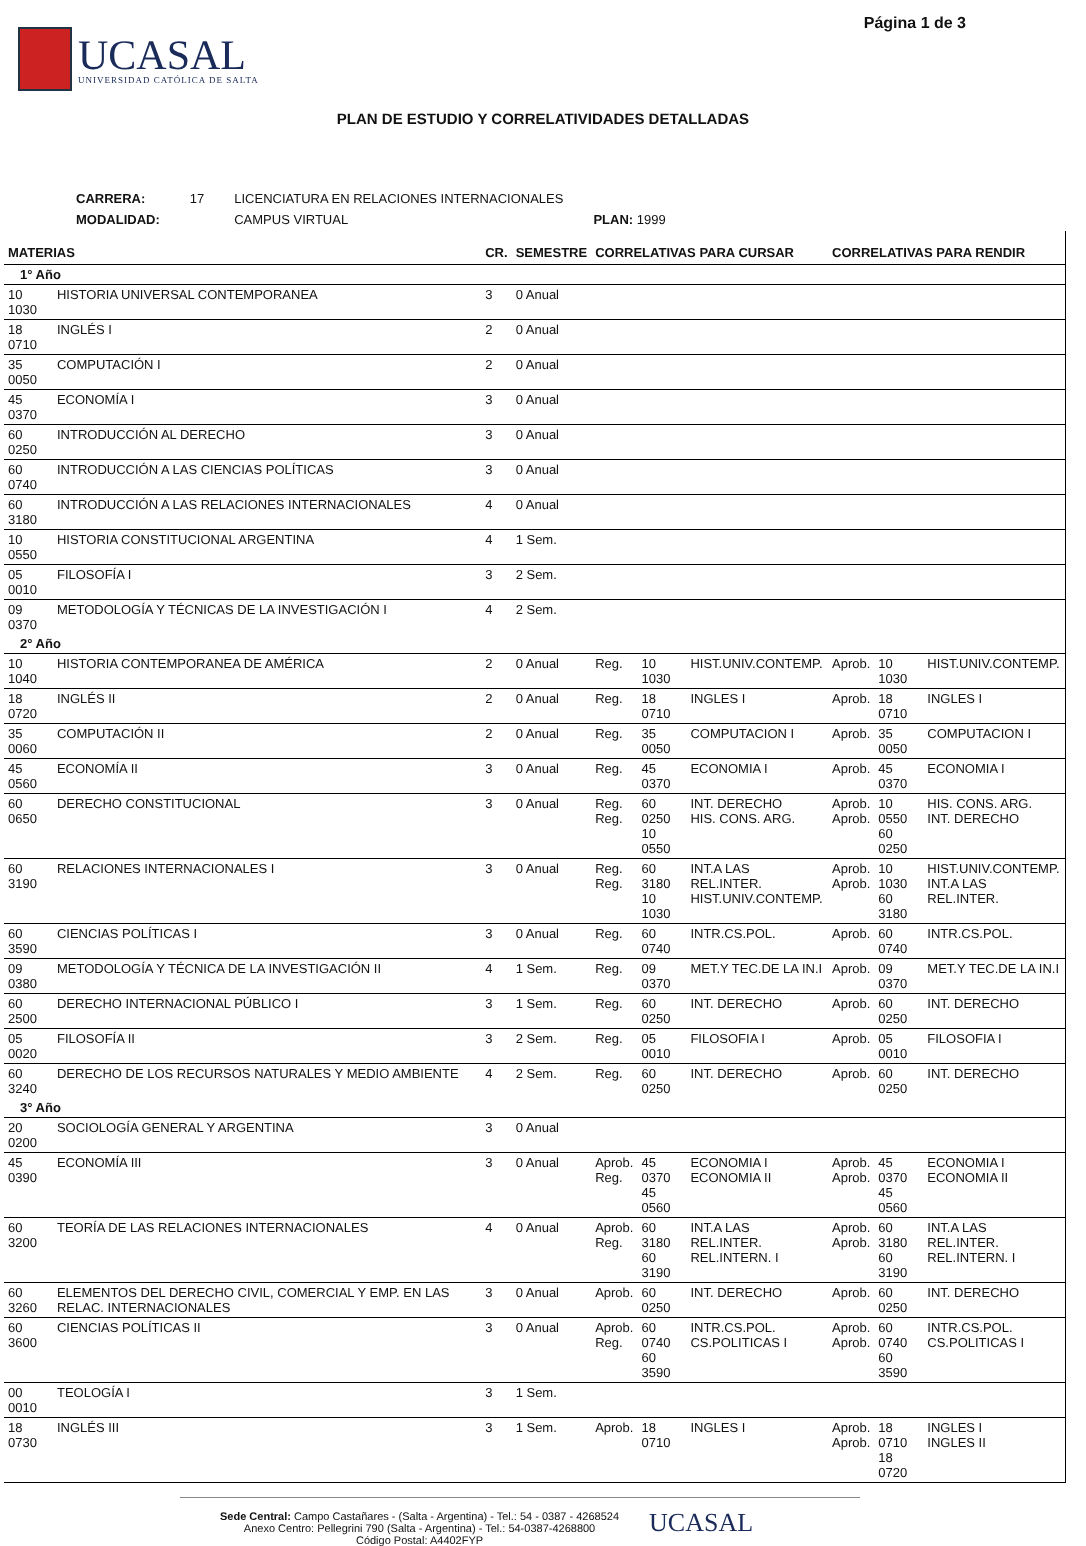UCASAL
UNIVERSIDAD CATÓLICA DE SALTA
Página 1 de 3
PLAN DE ESTUDIO Y CORRELATIVIDADES DETALLADAS
| CARRERA: | 17 | LICENCIATURA EN RELACIONES INTERNACIONALES | |
| MODALIDAD: | | CAMPUS VIRTUAL | PLAN: 1999 |
| MATERIAS | | CR. | SEMESTRE | CORRELATIVAS PARA CURSAR | | | CORRELATIVAS PARA RENDIR | | |
| --- | --- | --- | --- | --- | --- | --- | --- | --- | --- |
| 1° Año | | | | | | | | | |
| 10 1030 | HISTORIA UNIVERSAL CONTEMPORANEA | 3 | 0 Anual | | | | | | |
| 18 0710 | INGLÉS I | 2 | 0 Anual | | | | | | |
| 35 0050 | COMPUTACIÓN I | 2 | 0 Anual | | | | | | |
| 45 0370 | ECONOMÍA I | 3 | 0 Anual | | | | | | |
| 60 0250 | INTRODUCCIÓN AL DERECHO | 3 | 0 Anual | | | | | | |
| 60 0740 | INTRODUCCIÓN A LAS CIENCIAS POLÍTICAS | 3 | 0 Anual | | | | | | |
| 60 3180 | INTRODUCCIÓN A LAS RELACIONES INTERNACIONALES | 4 | 0 Anual | | | | | | |
| 10 0550 | HISTORIA CONSTITUCIONAL ARGENTINA | 4 | 1 Sem. | | | | | | |
| 05 0010 | FILOSOFÍA I | 3 | 2 Sem. | | | | | | |
| 09 0370 | METODOLOGÍA Y TÉCNICAS DE LA INVESTIGACIÓN I | 4 | 2 Sem. | | | | | | |
| 2° Año | | | | | | | | | |
| 10 1040 | HISTORIA CONTEMPORANEA DE AMÉRICA | 2 | 0 Anual | Reg. | 10 1030 | HIST.UNIV.CONTEMP. | Aprob. | 10 1030 | HIST.UNIV.CONTEMP. |
| 18 0720 | INGLÉS II | 2 | 0 Anual | Reg. | 18 0710 | INGLES I | Aprob. | 18 0710 | INGLES I |
| 35 0060 | COMPUTACIÓN II | 2 | 0 Anual | Reg. | 35 0050 | COMPUTACION I | Aprob. | 35 0050 | COMPUTACION I |
| 45 0560 | ECONOMÍA II | 3 | 0 Anual | Reg. | 45 0370 | ECONOMIA I | Aprob. | 45 0370 | ECONOMIA I |
| 60 0650 | DERECHO CONSTITUCIONAL | 3 | 0 Anual | Reg. Reg. | 60 0250 10 0550 | INT. DERECHO HIS. CONS. ARG. | Aprob. Aprob. | 10 0550 60 0250 | HIS. CONS. ARG. INT. DERECHO |
| 60 3190 | RELACIONES INTERNACIONALES I | 3 | 0 Anual | Reg. Reg. | 60 3180 10 1030 | INT.A LAS REL.INTER. HIST.UNIV.CONTEMP. | Aprob. Aprob. | 10 1030 60 3180 | HIST.UNIV.CONTEMP. INT.A LAS REL.INTER. |
| 60 3590 | CIENCIAS POLÍTICAS I | 3 | 0 Anual | Reg. | 60 0740 | INTR.CS.POL. | Aprob. | 60 0740 | INTR.CS.POL. |
| 09 0380 | METODOLOGÍA Y TÉCNICA DE LA INVESTIGACIÓN II | 4 | 1 Sem. | Reg. | 09 0370 | MET.Y TEC.DE LA IN.I | Aprob. | 09 0370 | MET.Y TEC.DE LA IN.I |
| 60 2500 | DERECHO INTERNACIONAL PÚBLICO I | 3 | 1 Sem. | Reg. | 60 0250 | INT. DERECHO | Aprob. | 60 0250 | INT. DERECHO |
| 05 0020 | FILOSOFÍA II | 3 | 2 Sem. | Reg. | 05 0010 | FILOSOFIA I | Aprob. | 05 0010 | FILOSOFIA I |
| 60 3240 | DERECHO DE LOS RECURSOS NATURALES Y MEDIO AMBIENTE | 4 | 2 Sem. | Reg. | 60 0250 | INT. DERECHO | Aprob. | 60 0250 | INT. DERECHO |
| 3° Año | | | | | | | | | |
| 20 0200 | SOCIOLOGÍA GENERAL Y ARGENTINA | 3 | 0 Anual | | | | | | |
| 45 0390 | ECONOMÍA III | 3 | 0 Anual | Aprob. Reg. | 45 0370 45 0560 | ECONOMIA I ECONOMIA II | Aprob. Aprob. | 45 0370 45 0560 | ECONOMIA I ECONOMIA II |
| 60 3200 | TEORÍA DE LAS RELACIONES INTERNACIONALES | 4 | 0 Anual | Aprob. Reg. | 60 3180 60 3190 | INT.A LAS REL.INTER. REL.INTERN. I | Aprob. Aprob. | 60 3180 60 3190 | INT.A LAS REL.INTER. REL.INTERN. I |
| 60 3260 | ELEMENTOS DEL DERECHO CIVIL, COMERCIAL Y EMP. EN LAS RELAC. INTERNACIONALES | 3 | 0 Anual | Aprob. | 60 0250 | INT. DERECHO | Aprob. | 60 0250 | INT. DERECHO |
| 60 3600 | CIENCIAS POLÍTICAS II | 3 | 0 Anual | Aprob. Reg. | 60 0740 60 3590 | INTR.CS.POL. CS.POLITICAS I | Aprob. Aprob. | 60 0740 60 3590 | INTR.CS.POL. CS.POLITICAS I |
| 00 0010 | TEOLOGÍA I | 3 | 1 Sem. | | | | | | |
| 18 0730 | INGLÉS III | 3 | 1 Sem. | Aprob. | 18 0710 | INGLES I | Aprob. Aprob. | 18 0710 18 0720 | INGLES I INGLES II |
Sede Central: Campo Castañares - (Salta - Argentina) - Tel.: 54 - 0387 - 4268524
Anexo Centro: Pellegrini 790 (Salta - Argentina) - Tel.: 54-0387-4268800
Código Postal: A4402FYP
UCASAL